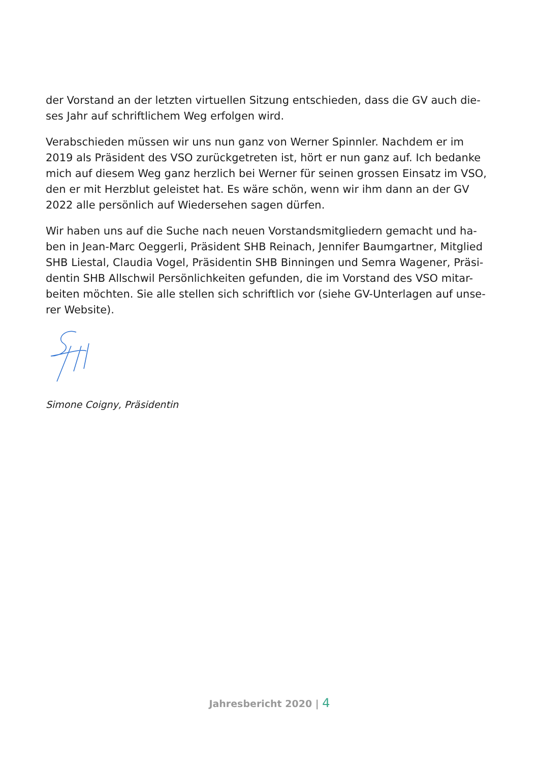der Vorstand an der letzten virtuellen Sitzung entschieden, dass die GV auch die-ses Jahr auf schriftlichem Weg erfolgen wird.
Verabschieden müssen wir uns nun ganz von Werner Spinnler. Nachdem er im 2019 als Präsident des VSO zurückgetreten ist, hört er nun ganz auf. Ich bedanke mich auf diesem Weg ganz herzlich bei Werner für seinen grossen Einsatz im VSO, den er mit Herzblut geleistet hat. Es wäre schön, wenn wir ihm dann an der GV 2022 alle persönlich auf Wiedersehen sagen dürfen.
Wir haben uns auf die Suche nach neuen Vorstandsmitgliedern gemacht und ha-ben in Jean-Marc Oeggerli, Präsident SHB Reinach, Jennifer Baumgartner, Mitglied SHB Liestal, Claudia Vogel, Präsidentin SHB Binningen und Semra Wagener, Präsi-dentin SHB Allschwil Persönlichkeiten gefunden, die im Vorstand des VSO mitar-beiten möchten. Sie alle stellen sich schriftlich vor (siehe GV-Unterlagen auf unse-rer Website).
Simone Coigny, Präsidentin
Jahresbericht 2020 | 4